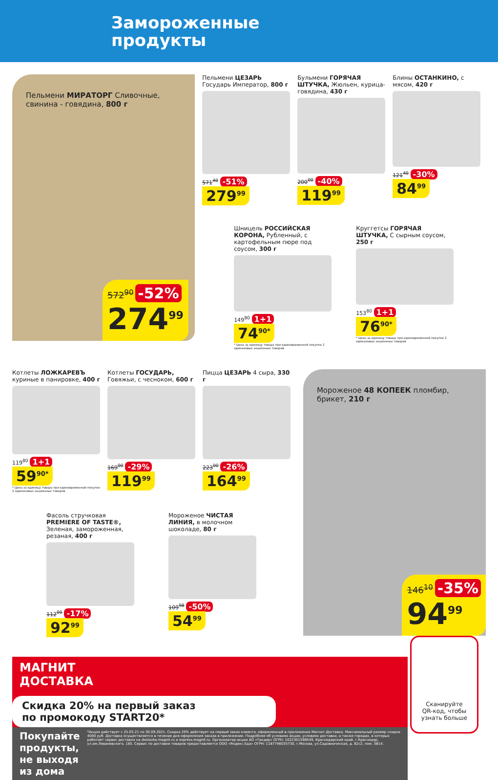Замороженные
продукты
Пельмени МИРАТОРГ Сливочные, свинина - говядина, 800 г
572<sup>90</sup> -52%
274<sup>99</sup>
Пельмени ЦЕЗАРЬ Государь Император, 800 г
571<sup>40</sup> -51%
279<sup>99</sup>
Бульмени ГОРЯЧАЯ ШТУЧКА, Жюльен, курица-говядина, 430 г
200<sup>00</sup> -40%
119<sup>99</sup>
Блины ОСТАНКИНО, с мясом, 420 г
121<sup>40</sup> -30%
84<sup>99</sup>
Шницель РОССИЙСКАЯ КОРОНА, Рубленный, с картофельным пюре под соусом, 300 г
149<sup>80</sup> 1+1
74<sup>90*</sup>
* Цена за единицу товара при единовременной покупке 2 одинаковых акционных товаров
Круггетсы ГОРЯЧАЯ ШТУЧКА, С сырным соусом, 250 г
153<sup>80</sup> 1+1
76<sup>90*</sup>
* Цена за единицу товара при единовременной покупке 2 одинаковых акционных товаров
Котлеты ЛОЖКАРЕВЪ куриные в панировке, 400 г
119<sup>80</sup> 1+1
59<sup>90*</sup>
* Цена за единицу товара при единовременной покупке 2 одинаковых акционных товаров
Котлеты ГОСУДАРЬ, Говяжьи, с чесноком, 600 г
169<sup>00</sup> -29%
119<sup>99</sup>
Пицца ЦЕЗАРЬ 4 сыра, 330 г
223<sup>00</sup> -26%
164<sup>99</sup>
Фасоль стручковая PREMIERE OF TASTE®, Зеленая, замороженная, резаная, 400 г
112<sup>00</sup> -17%
92<sup>99</sup>
Мороженое ЧИСТАЯ ЛИНИЯ, в молочном шоколаде, 80 г
109<sup>98</sup> -50%
54<sup>99</sup>
Мороженое 48 КОПЕЕК пломбир, брикет, 210 г
146<sup>10</sup> -35%
94<sup>99</sup>
МАГНИТ
ДОСТАВКА
Скидка 20% на первый заказ
по промокоду START20*
Покупайте продукты,
не выходя из дома *Акция действует с 25.03.21 по 30.09.2021. Скидка 20% действует на первый заказ клиента, оформленный в приложении Магнит-Доставка. Максимальный размер скидки 4000 руб. Доставка осуществляется в течение дня оформления заказа в приложении. Подробнее об условиях акции, условиях доставки, а также городах, в которых работает сервис доставки на dostavka.magnit.ru и express.magnit.ru. Организатор акции АО «Тандер» ОГРН: 1022301598549, Краснодарский край, г.Краснодар, ул.им.Леваневского, 185. Сервис по доставке товаров предоставляется ООО «Яндекс.Еда» ОГРН: 1187746035730, г.Москва, ул.Садовническая, д. 82с2, пом. 3В14.
Сканируйте
QR-код, чтобы
узнать больше